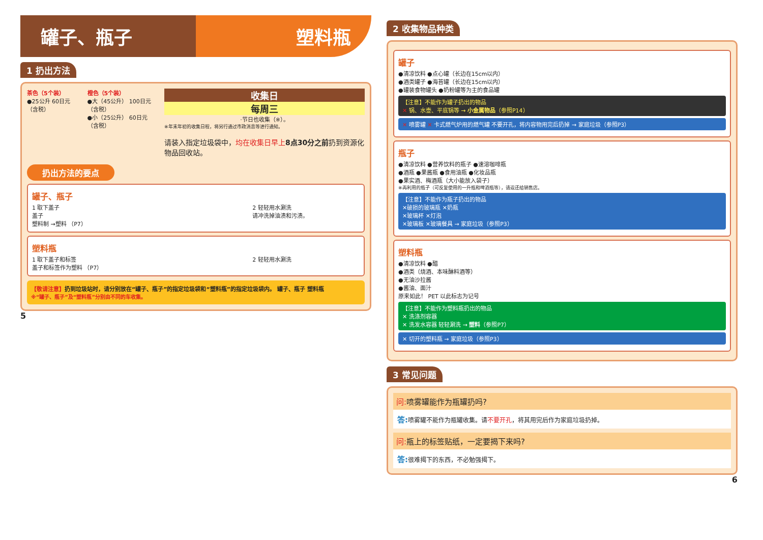罐子、瓶子 塑料瓶
1 扔出方法
茶色（5个装）
●25公升 60日元（含税）
橙色（5个装）
●大（45公升） 100日元（含税）
●小（25公升） 60日元（含税）
收集日
每周三
·节日也收集（※）。
※年末年初的收集日程，将另行通过市政消息等进行通知。
请装入指定垃圾袋中，均在收集日早上 8点30分之前扔到资源化物品回收站。
扔出方法的要点
罐子、瓶子
1 取下盖子
盖子
塑料制 →塑料 （P7）
2 轻轻用水涮洗
请冲洗掉油渍和污渍。
塑料瓶
1 取下盖子和标签
盖子和标签作为塑料 （P7）
2 轻轻用水涮洗
【敬请注意】扔到垃圾站时，请分别放在“罐子、瓶子”的指定垃圾袋和“塑料瓶”的指定垃圾袋内。 罐子、瓶子 塑料瓶
※“罐子、瓶子”及“塑料瓶”分别由不同的车收集。
5
2 收集物品种类
罐子
●清凉饮料 ●点心罐（长边在15cm以内）
●酒类罐子 ●海苔罐（长边在15cm以内）
●罐装食物罐头 ●奶粉罐等为主的食品罐
【注意】不能作为罐子扔出的物品
✕ 锅、水壶、平底锅等 → 小金属物品（参照P14）
✕ 喷雾罐 ✕ 卡式燃气炉用的燃气罐 不要开孔，将内容物用完后扔掉 → 家庭垃圾（参照P3）
瓶子
●清凉饮料 ●营养饮料的瓶子 ●速溶咖啡瓶
●酒瓶 ●果酱瓶 ●食用油瓶 ●化妆品瓶
●果实酒、梅酒瓶（大小能放入袋子）
※再利用的瓶子（可反复使用的一升瓶和啤酒瓶等），请返还给销售店。
【注意】不能作为瓶子扔出的物品
✕破损的玻璃瓶 ✕奶瓶
✕玻璃杯 ✕灯泡
✕玻璃板 ✕玻璃餐具 → 家庭垃圾（参照P3）
塑料瓶
●清凉饮料 ●醋
●酒类（烧酒、本味醂料酒等）
●无油沙拉酱
●酱油、面汁
原来如此！ PET 以此标志为记号
【注意】不能作为塑料瓶扔出的物品
✕ 洗涤剂容器
✕ 洗发水容器 轻轻涮洗 → 塑料（参照P7）
✕ 切开的塑料瓶 → 家庭垃圾（参照P3）
3 常见问题
问: 喷雾罐能作为瓶罐扔吗?
答: 喷雾罐不能作为瓶罐收集。请不要开孔，将其用完后作为家庭垃圾扔掉。
问: 瓶上的标签贴纸，一定要揭下来吗?
答: 很难揭下的东西，不必勉强揭下。
6